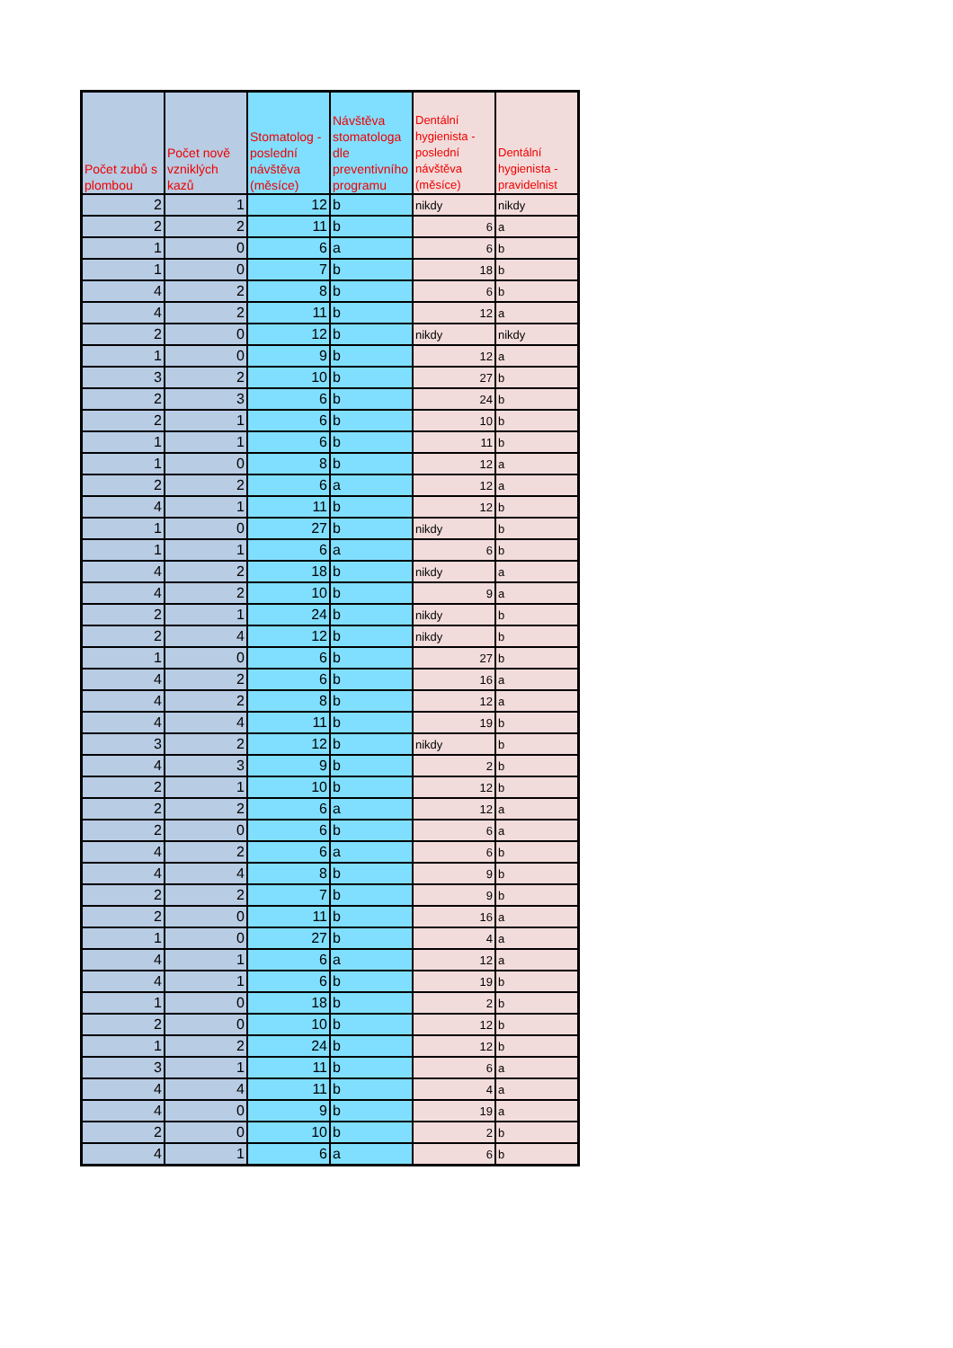| Počet zubů s plombou | Počet nově vzniklých kazů | Stomatolog - poslední návštěva (měsíce) | Návštěva stomatologa dle preventivního programu | Dentální hygienista - poslední návštěva (měsíce) | Dentální hygienista - pravidelnist |
| --- | --- | --- | --- | --- | --- |
| 2 | 1 | 12 | b | nikdy | nikdy |
| 2 | 2 | 11 | b | 6 | a |
| 1 | 0 | 6 | a | 6 | b |
| 1 | 0 | 7 | b | 18 | b |
| 4 | 2 | 8 | b | 6 | b |
| 4 | 2 | 11 | b | 12 | a |
| 2 | 0 | 12 | b | nikdy | nikdy |
| 1 | 0 | 9 | b | 12 | a |
| 3 | 2 | 10 | b | 27 | b |
| 2 | 3 | 6 | b | 24 | b |
| 2 | 1 | 6 | b | 10 | b |
| 1 | 1 | 6 | b | 11 | b |
| 1 | 0 | 8 | b | 12 | a |
| 2 | 2 | 6 | a | 12 | a |
| 4 | 1 | 11 | b | 12 | b |
| 1 | 0 | 27 | b | nikdy | b |
| 1 | 1 | 6 | a | 6 | b |
| 4 | 2 | 18 | b | nikdy | a |
| 4 | 2 | 10 | b | 9 | a |
| 2 | 1 | 24 | b | nikdy | b |
| 2 | 4 | 12 | b | nikdy | b |
| 1 | 0 | 6 | b | 27 | b |
| 4 | 2 | 6 | b | 16 | a |
| 4 | 2 | 8 | b | 12 | a |
| 4 | 4 | 11 | b | 19 | b |
| 3 | 2 | 12 | b | nikdy | b |
| 4 | 3 | 9 | b | 2 | b |
| 2 | 1 | 10 | b | 12 | b |
| 2 | 2 | 6 | a | 12 | a |
| 2 | 0 | 6 | b | 6 | a |
| 4 | 2 | 6 | a | 6 | b |
| 4 | 4 | 8 | b | 9 | b |
| 2 | 2 | 7 | b | 9 | b |
| 2 | 0 | 11 | b | 16 | a |
| 1 | 0 | 27 | b | 4 | a |
| 4 | 1 | 6 | a | 12 | a |
| 4 | 1 | 6 | b | 19 | b |
| 1 | 0 | 18 | b | 2 | b |
| 2 | 0 | 10 | b | 12 | b |
| 1 | 2 | 24 | b | 12 | b |
| 3 | 1 | 11 | b | 6 | a |
| 4 | 4 | 11 | b | 4 | a |
| 4 | 0 | 9 | b | 19 | a |
| 2 | 0 | 10 | b | 2 | b |
| 4 | 1 | 6 | a | 6 | b |